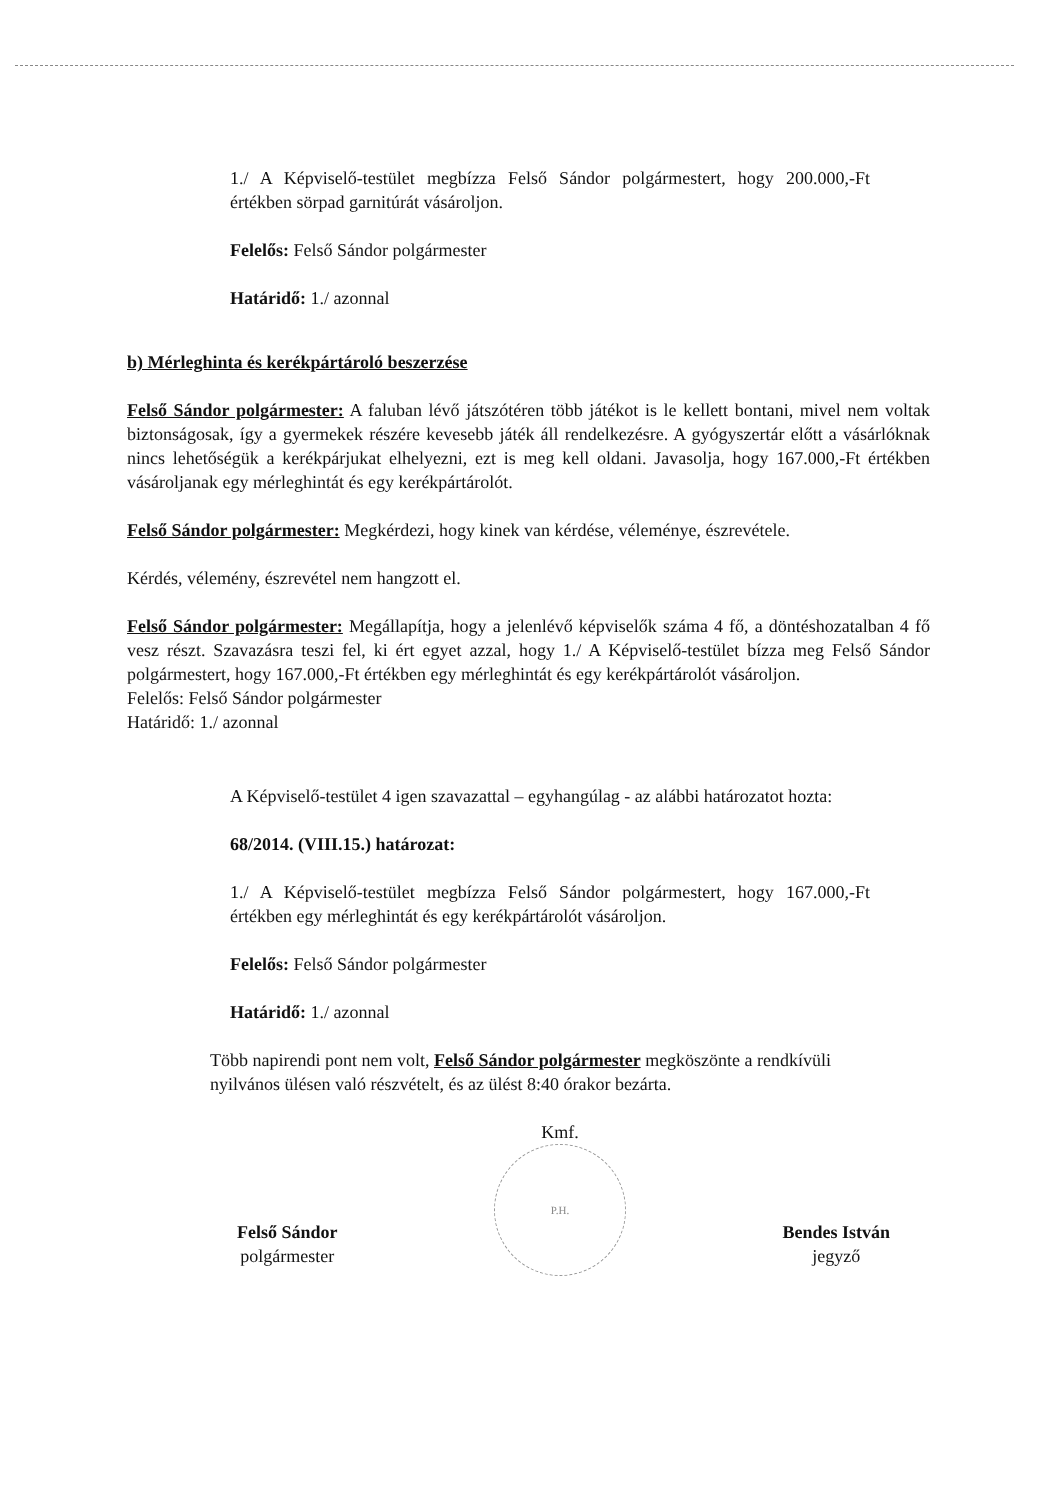1./ A Képviselő-testület megbízza Felső Sándor polgármestert, hogy 200.000,-Ft értékben sörpad garnitúrát vásároljon.
Felelős: Felső Sándor polgármester
Határidő: 1./ azonnal
b) Mérleghinta és kerékpártároló beszerzése
Felső Sándor polgármester: A faluban lévő játszótéren több játékot is le kellett bontani, mivel nem voltak biztonságosak, így a gyermekek részére kevesebb játék áll rendelkezésre. A gyógyszertár előtt a vásárlóknak nincs lehetőségük a kerékpárjukat elhelyezni, ezt is meg kell oldani. Javasolja, hogy 167.000,-Ft értékben vásároljanak egy mérleghintát és egy kerékpártárolót.
Felső Sándor polgármester: Megkérdezi, hogy kinek van kérdése, véleménye, észrevétele.
Kérdés, vélemény, észrevétel nem hangzott el.
Felső Sándor polgármester: Megállapítja, hogy a jelenlévő képviselők száma 4 fő, a döntéshozatalban 4 fő vesz részt. Szavazásra teszi fel, ki ért egyet azzal, hogy 1./ A Képviselő-testület bízza meg Felső Sándor polgármestert, hogy 167.000,-Ft értékben egy mérleghintát és egy kerékpártárolót vásároljon.
Felelős: Felső Sándor polgármester
Határidő: 1./ azonnal
A Képviselő-testület 4 igen szavazattal – egyhangúlag - az alábbi határozatot hozta:
68/2014. (VIII.15.) határozat:
1./ A Képviselő-testület megbízza Felső Sándor polgármestert, hogy 167.000,-Ft értékben egy mérleghintát és egy kerékpártárolót vásároljon.
Felelős: Felső Sándor polgármester
Határidő: 1./ azonnal
Több napirendi pont nem volt, Felső Sándor polgármester megköszönte a rendkívüli nyilvános ülésen való részvételt, és az ülést 8:40 órakor bezárta.
Felső Sándor
polgármester
Kmf.
P.H.
Bendes István
jegyző